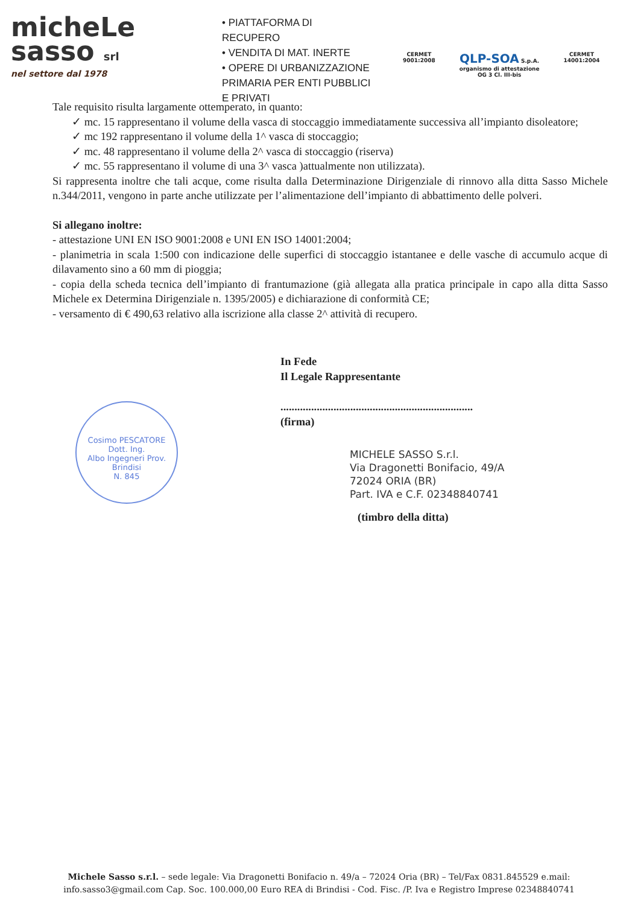micheLe
sasso srl
nel settore dal 1978
• PIATTAFORMA DI RECUPERO
• VENDITA DI MAT. INERTE
• OPERE DI URBANIZZAZIONE PRIMARIA PER ENTI PUBBLICI E PRIVATI
CERMET
9001:2008
QLP-SOA S.p.A.
organismo di attestazione
OG 3 Cl. III-bis
CERMET
14001:2004
Tale requisito risulta largamente ottemperato, in quanto:
✓ mc. 15 rappresentano il volume della vasca di stoccaggio immediatamente successiva all’impianto disoleatore;
✓ mc 192 rappresentano il volume della 1^ vasca di stoccaggio;
✓ mc. 48 rappresentano il volume della 2^ vasca di stoccaggio (riserva)
✓ mc. 55 rappresentano il volume di una 3^ vasca )attualmente non utilizzata).
Si rappresenta inoltre che tali acque, come risulta dalla Determinazione Dirigenziale di rinnovo alla ditta Sasso Michele n.344/2011, vengono in parte anche utilizzate per l’alimentazione dell’impianto di abbattimento delle polveri.
Si allegano inoltre:
- attestazione UNI EN ISO 9001:2008 e UNI EN ISO 14001:2004;
- planimetria in scala 1:500 con indicazione delle superfici di stoccaggio istantanee e delle vasche di accumulo acque di dilavamento sino a 60 mm di pioggia;
- copia della scheda tecnica dell’impianto di frantumazione (già allegata alla pratica principale in capo alla ditta Sasso Michele ex Determina Dirigenziale n. 1395/2005) e dichiarazione di conformità CE;
- versamento di € 490,63 relativo alla iscrizione alla classe 2^ attività di recupero.
In Fede
Il Legale Rappresentante
.....................................................................
(firma)
MICHELE SASSO S.r.l.
Via Dragonetti Bonifacio, 49/A
72024 ORIA (BR)
Part. IVA e C.F. 02348840741
(timbro della ditta)
Cosimo PESCATORE
Dott. Ing.
Albo Ingegneri Prov. Brindisi
N. 845
Michele Sasso s.r.l. – sede legale: Via Dragonetti Bonifacio n. 49/a – 72024 Oria (BR) – Tel/Fax 0831.845529 e.mail:
info.sasso3@gmail.com Cap. Soc. 100.000,00 Euro REA di Brindisi - Cod. Fisc. /P. Iva e Registro Imprese 02348840741